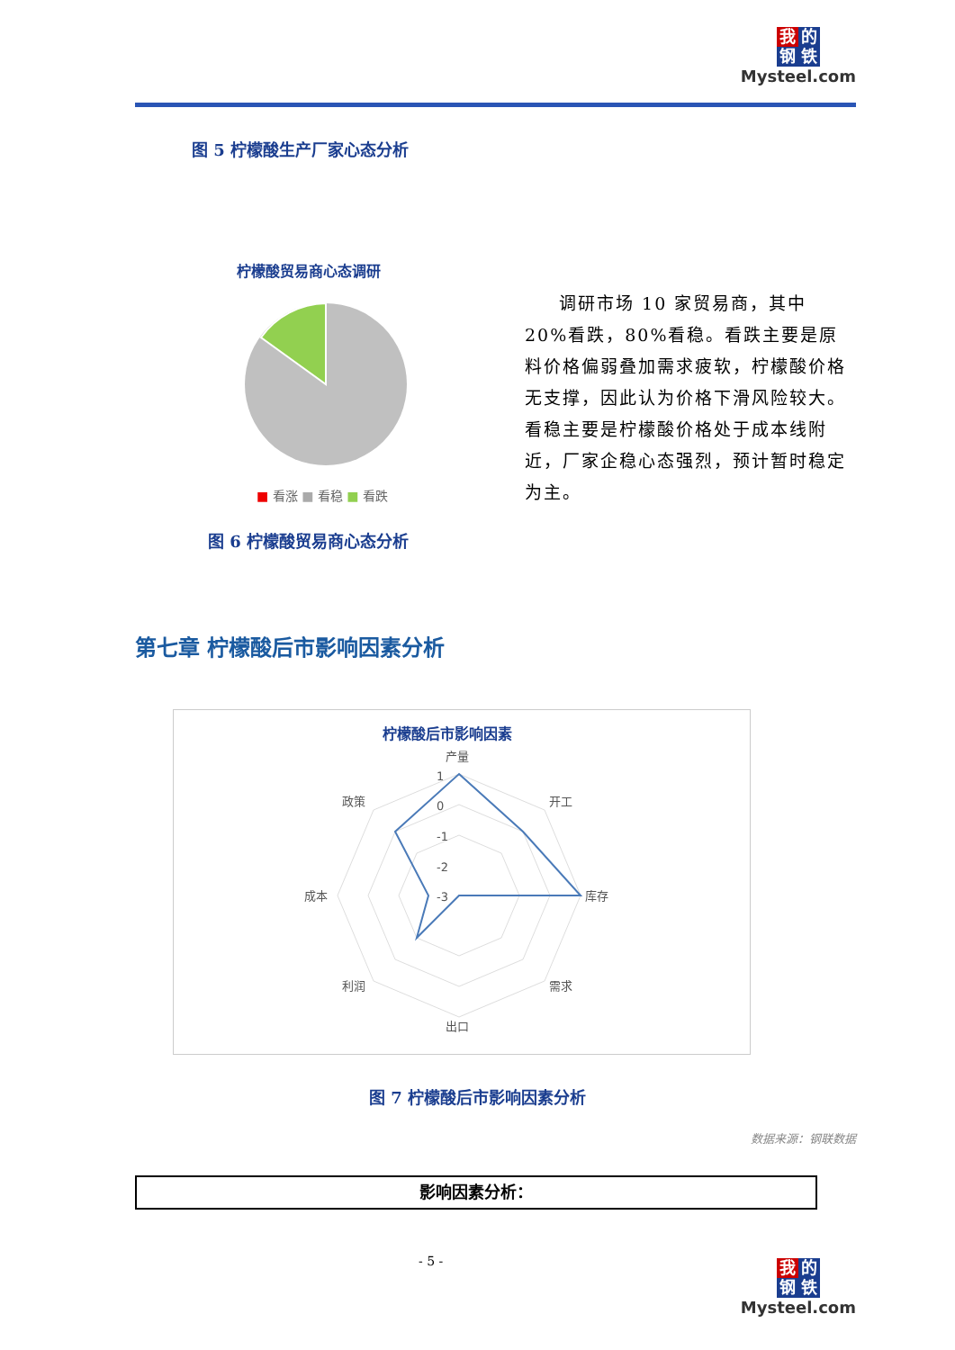我 的
钢 铁
Mysteel.com
图 5 柠檬酸生产厂家心态分析
柠檬酸贸易商心态调研
■ 看涨 ■ 看稳 ■ 看跌
图 6 柠檬酸贸易商心态分析
调研市场 10 家贸易商，其中 20%看跌，80%看稳。看跌主要是原料价格偏弱叠加需求疲软，柠檬酸价格无支撑，因此认为价格下滑风险较大。看稳主要是柠檬酸价格处于成本线附近，厂家企稳心态强烈，预计暂时稳定为主。
第七章 柠檬酸后市影响因素分析
柠檬酸后市影响因素
产量
开工
库存
需求
出口
利润
成本
政策
1
0
-1
-2
-3
图 7 柠檬酸后市影响因素分析
数据来源：钢联数据
影响因素分析：
- 5 -
我 的
钢 铁
Mysteel.com